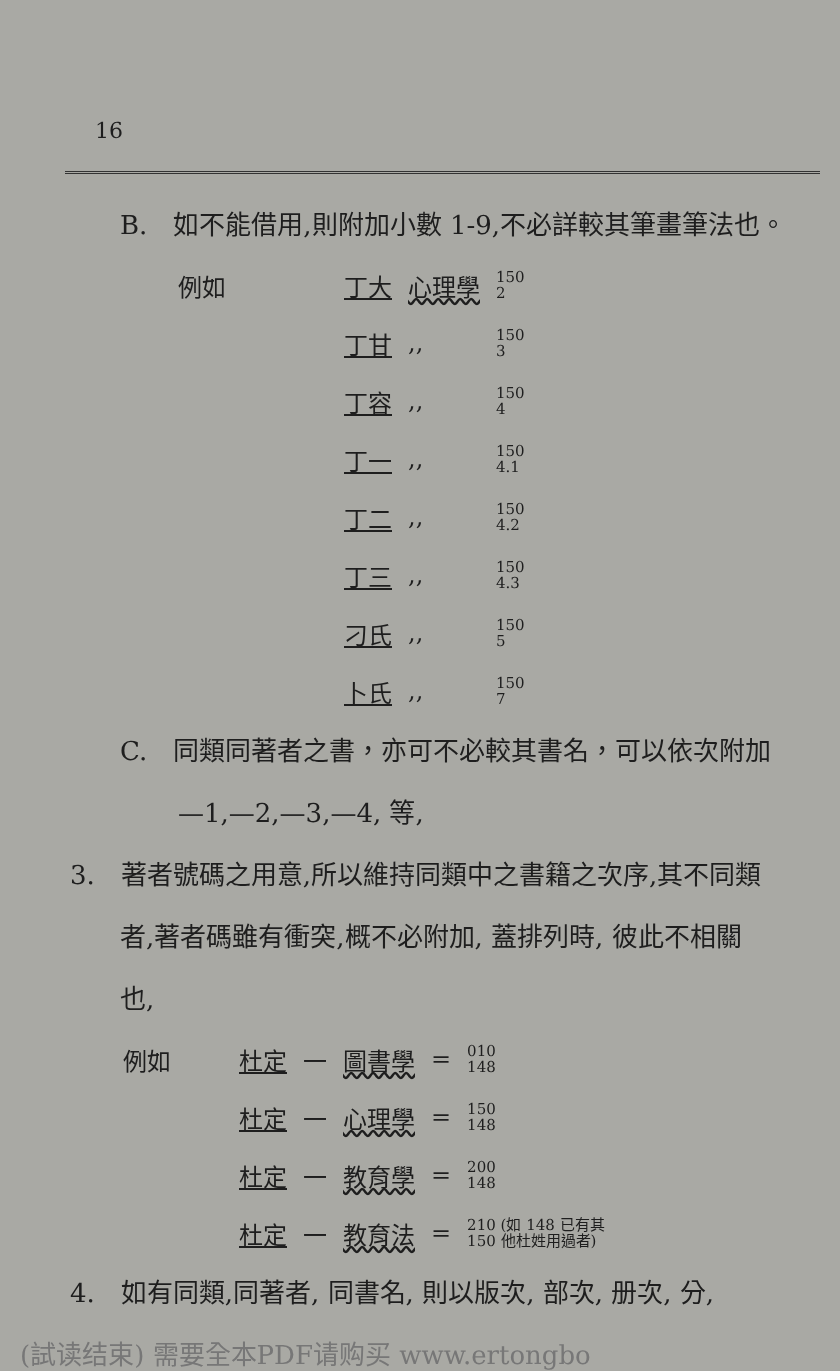16
B.　如不能借用,則附加小數 1-9,不必詳較其筆畫筆法也。
| 例如 | 丁大 | 心理學 | 150 2 |
| | 丁甘 | ,, | 150 3 |
| | 丁容 | ,, | 150 4 |
| | 丁一 | ,, | 150 4.1 |
| | 丁二 | ,, | 150 4.2 |
| | 丁三 | ,, | 150 4.3 |
| | 刁氏 | ,, | 150 5 |
| | 卜氏 | ,, | 150 7 |
C.　同類同著者之書，亦可不必較其書名，可以依次附加
—1,—2,—3,—4, 等,
3.　著者號碼之用意,所以維持同類中之書籍之次序,其不同類
者,著者碼雖有衝突,概不必附加, 蓋排列時, 彼此不相關
也,
| 例如 | 杜定 | 一 | 圖書學 | = | 010 148 |
| | 杜定 | 一 | 心理學 | = | 150 148 |
| | 杜定 | 一 | 教育學 | = | 200 148 |
| | 杜定 | 一 | 教育法 | = | 210 (如 148 已有其 150 他杜姓用過者) |
4.　如有同類,同著者, 同書名, 則以版次, 部次, 册次, 分,
(試读结束) 需要全本PDF请购买 www.ertongbo